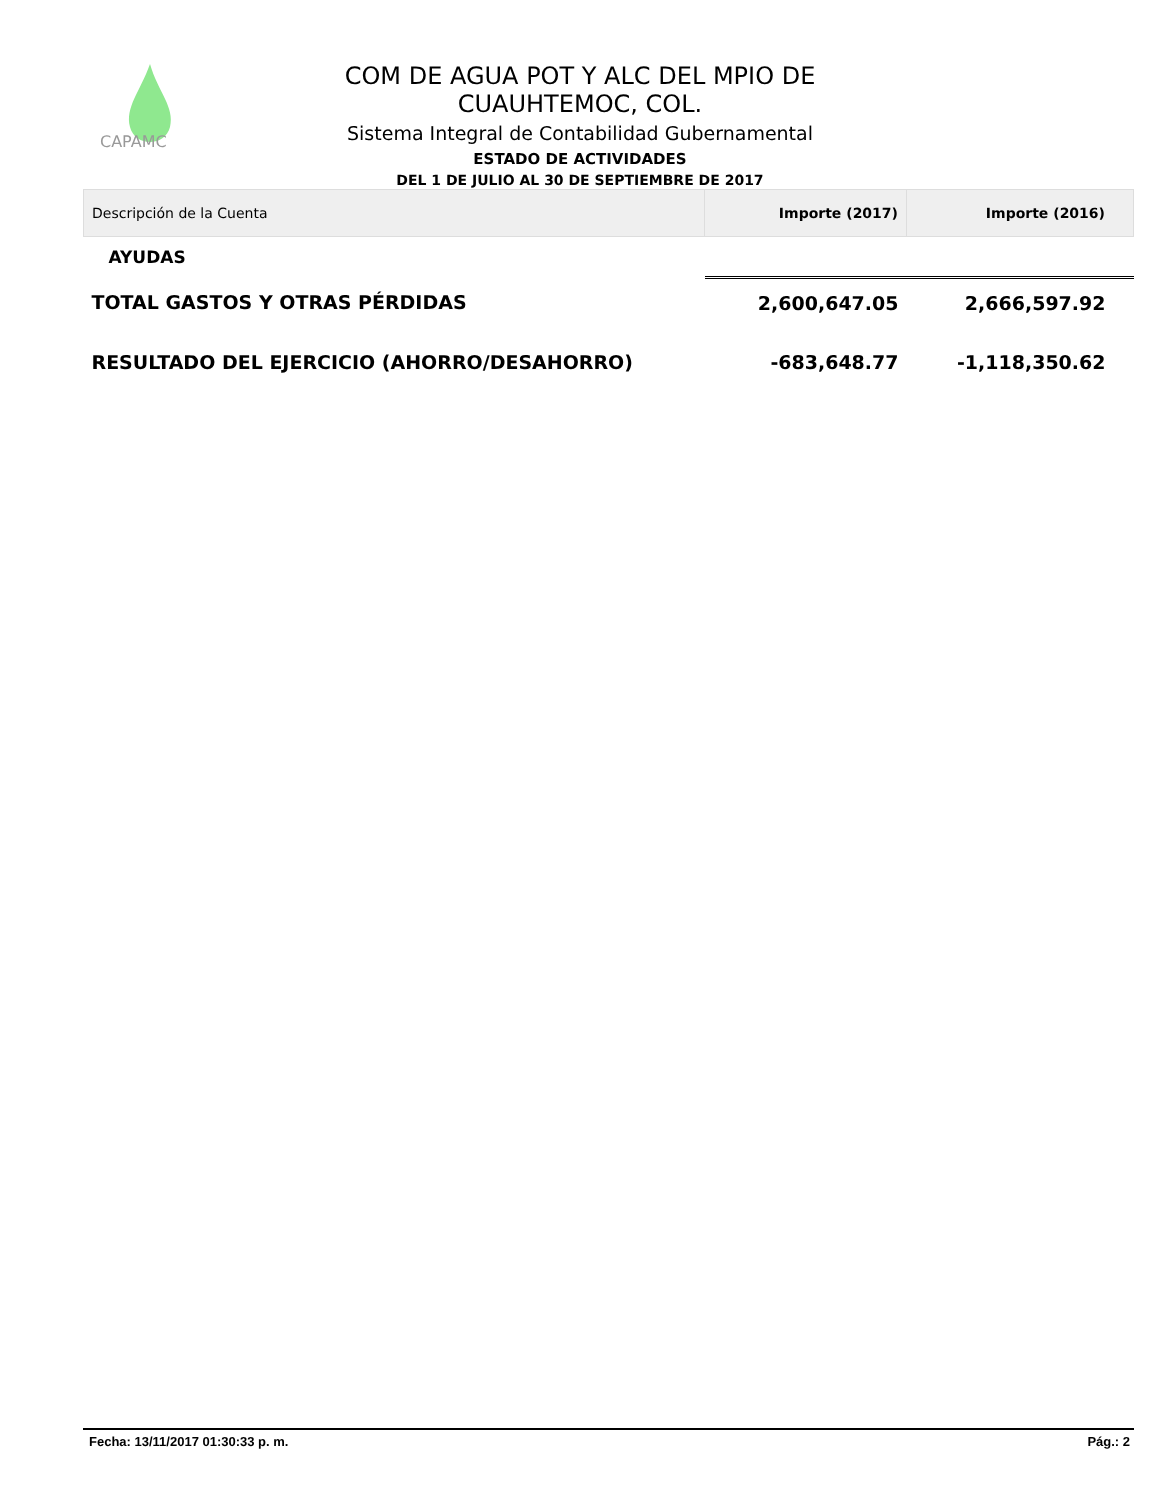CAPAMC
COM DE AGUA POT Y ALC DEL MPIO DE CUAUHTEMOC, COL.
Sistema Integral de Contabilidad Gubernamental
ESTADO DE ACTIVIDADES
DEL 1 DE JULIO AL 30 DE SEPTIEMBRE DE 2017
| Descripción de la Cuenta | Importe (2017) | Importe (2016) |
| --- | --- | --- |
| AYUDAS | | |
| TOTAL GASTOS Y OTRAS PÉRDIDAS | 2,600,647.05 | 2,666,597.92 |
| RESULTADO DEL EJERCICIO (AHORRO/DESAHORRO) | -683,648.77 | -1,118,350.62 |
Fecha: 13/11/2017 01:30:33 p. m. Pág.: 2